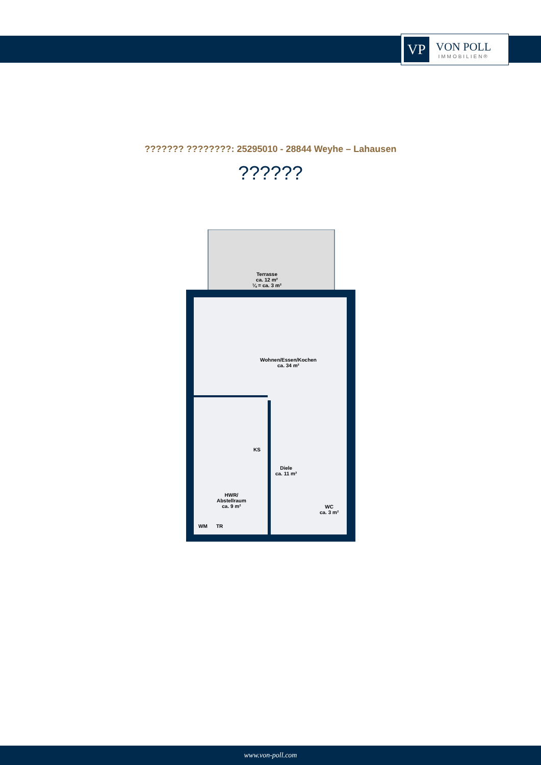VP
VON POLL
IMMOBILIEN®
??????? ????????: 25295010 - 28844 Weyhe – Lahausen
??????
Terrasse
ca. 12 m²
¼ = ca. 3 m²
Wohnen/Essen/Kochen
ca. 34 m²
KS
Diele
ca. 11 m²
HWR/
Abstellraum
ca. 9 m²
WC
ca. 3 m²
WM TR
www.von-poll.com